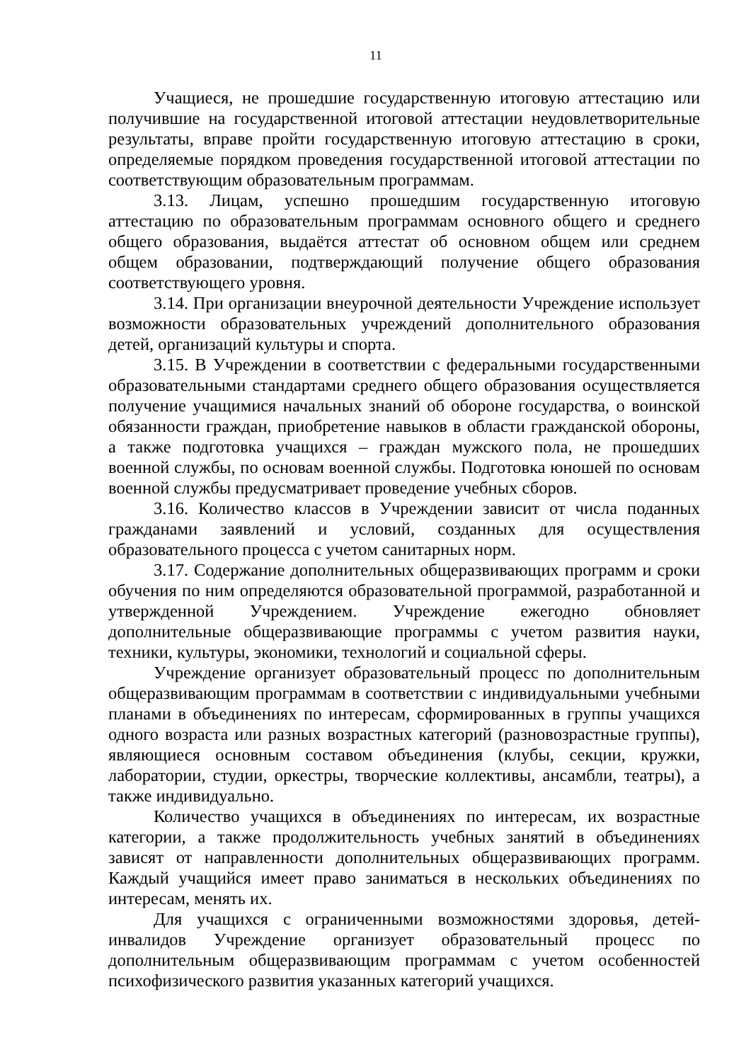11
Учащиеся, не прошедшие государственную итоговую аттестацию или получившие на государственной итоговой аттестации неудовлетворительные результаты, вправе пройти государственную итоговую аттестацию в сроки, определяемые порядком проведения государственной итоговой аттестации по соответствующим образовательным программам.
3.13. Лицам, успешно прошедшим государственную итоговую аттестацию по образовательным программам основного общего и среднего общего образования, выдаётся аттестат об основном общем или среднем общем образовании, подтверждающий получение общего образования соответствующего уровня.
3.14. При организации внеурочной деятельности Учреждение использует возможности образовательных учреждений дополнительного образования детей, организаций культуры и спорта.
3.15. В Учреждении в соответствии с федеральными государственными образовательными стандартами среднего общего образования осуществляется получение учащимися начальных знаний об обороне государства, о воинской обязанности граждан, приобретение навыков в области гражданской обороны, а также подготовка учащихся – граждан мужского пола, не прошедших военной службы, по основам военной службы. Подготовка юношей по основам военной службы предусматривает проведение учебных сборов.
3.16. Количество классов в Учреждении зависит от числа поданных гражданами заявлений и условий, созданных для осуществления образовательного процесса с учетом санитарных норм.
3.17. Содержание дополнительных общеразвивающих программ и сроки обучения по ним определяются образовательной программой, разработанной и утвержденной Учреждением. Учреждение ежегодно обновляет дополнительные общеразвивающие программы с учетом развития науки, техники, культуры, экономики, технологий и социальной сферы.
Учреждение организует образовательный процесс по дополнительным общеразвивающим программам в соответствии с индивидуальными учебными планами в объединениях по интересам, сформированных в группы учащихся одного возраста или разных возрастных категорий (разновозрастные группы), являющиеся основным составом объединения (клубы, секции, кружки, лаборатории, студии, оркестры, творческие коллективы, ансамбли, театры), а также индивидуально.
Количество учащихся в объединениях по интересам, их возрастные категории, а также продолжительность учебных занятий в объединениях зависят от направленности дополнительных общеразвивающих программ. Каждый учащийся имеет право заниматься в нескольких объединениях по интересам, менять их.
Для учащихся с ограниченными возможностями здоровья, детей-инвалидов Учреждение организует образовательный процесс по дополнительным общеразвивающим программам с учетом особенностей психофизического развития указанных категорий учащихся.